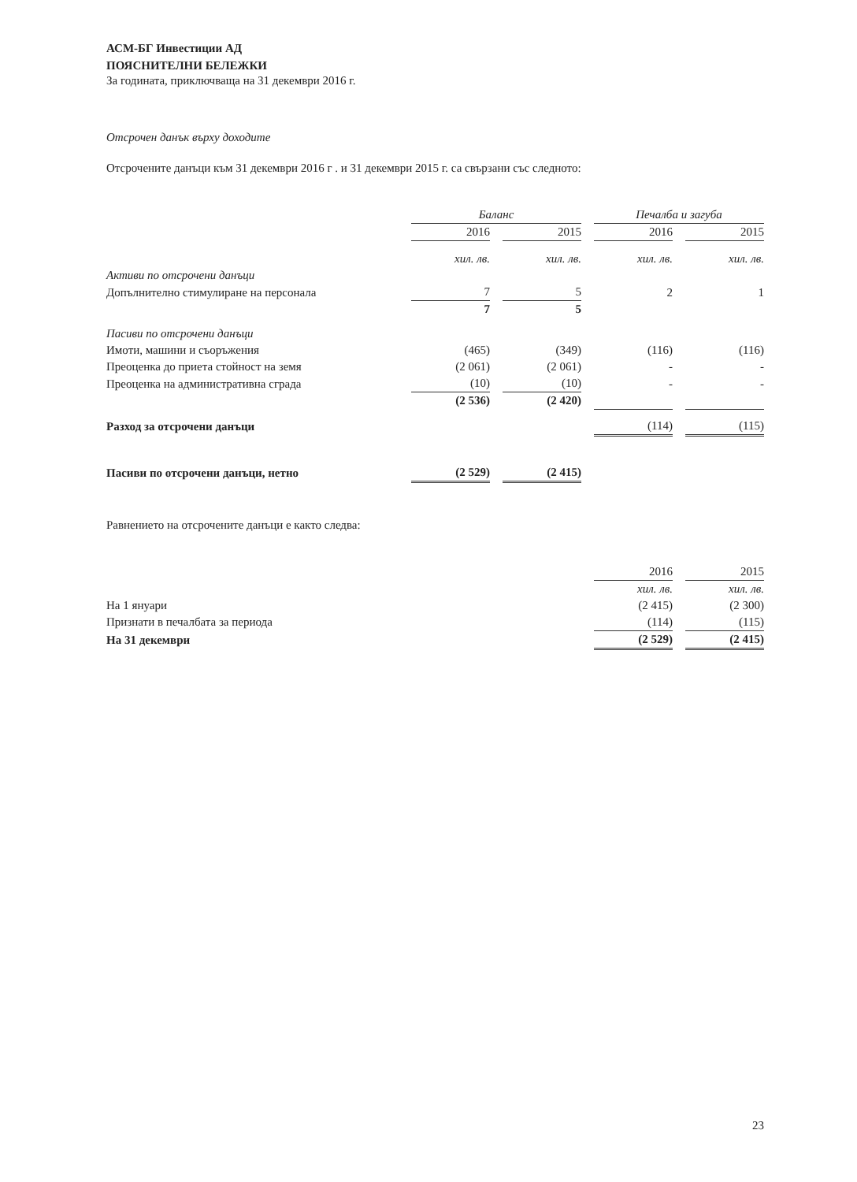АСМ-БГ Инвестиции АД
ПОЯСНИТЕЛНИ БЕЛЕЖКИ
За годината, приключваща на 31 декември 2016 г.
Отсрочен данък върху доходите
Отсрочените данъци към 31 декември 2016 г . и 31 декември 2015 г. са свързани със следното:
| | Баланс | | | | Печалба и загуба | | |
| | 2016 | | 2015 | | 2016 | | 2015 |
| | хил. лв. | | хил. лв. | | хил. лв. | | хил. лв. |
| Активи по отсрочени данъци | | | | | | | |
| Допълнително стимулиране на персонала | 7 | | 5 | | 2 | | 1 |
| | 7 | | 5 | | | | |
| Пасиви по отсрочени данъци | | | | | | | |
| Имоти, машини и съоръжения | (465) | | (349) | | (116) | | (116) |
| Преоценка до приета стойност на земя | (2 061) | | (2 061) | | - | | - |
| Преоценка на административна сграда | (10) | | (10) | | - | | - |
| | (2 536) | | (2 420) | | | | |
| Разход за отсрочени данъци | | | | | (114) | | (115) |
| Пасиви по отсрочени данъци, нетно | (2 529) | | (2 415) | | | | |
Равнението на отсрочените данъци е както следва:
| | 2016 | | 2015 |
| | хил. лв. | | хил. лв. |
| На 1 януари | (2 415) | | (2 300) |
| Признати в печалбата за периода | (114) | | (115) |
| На 31 декември | (2 529) | | (2 415) |
23